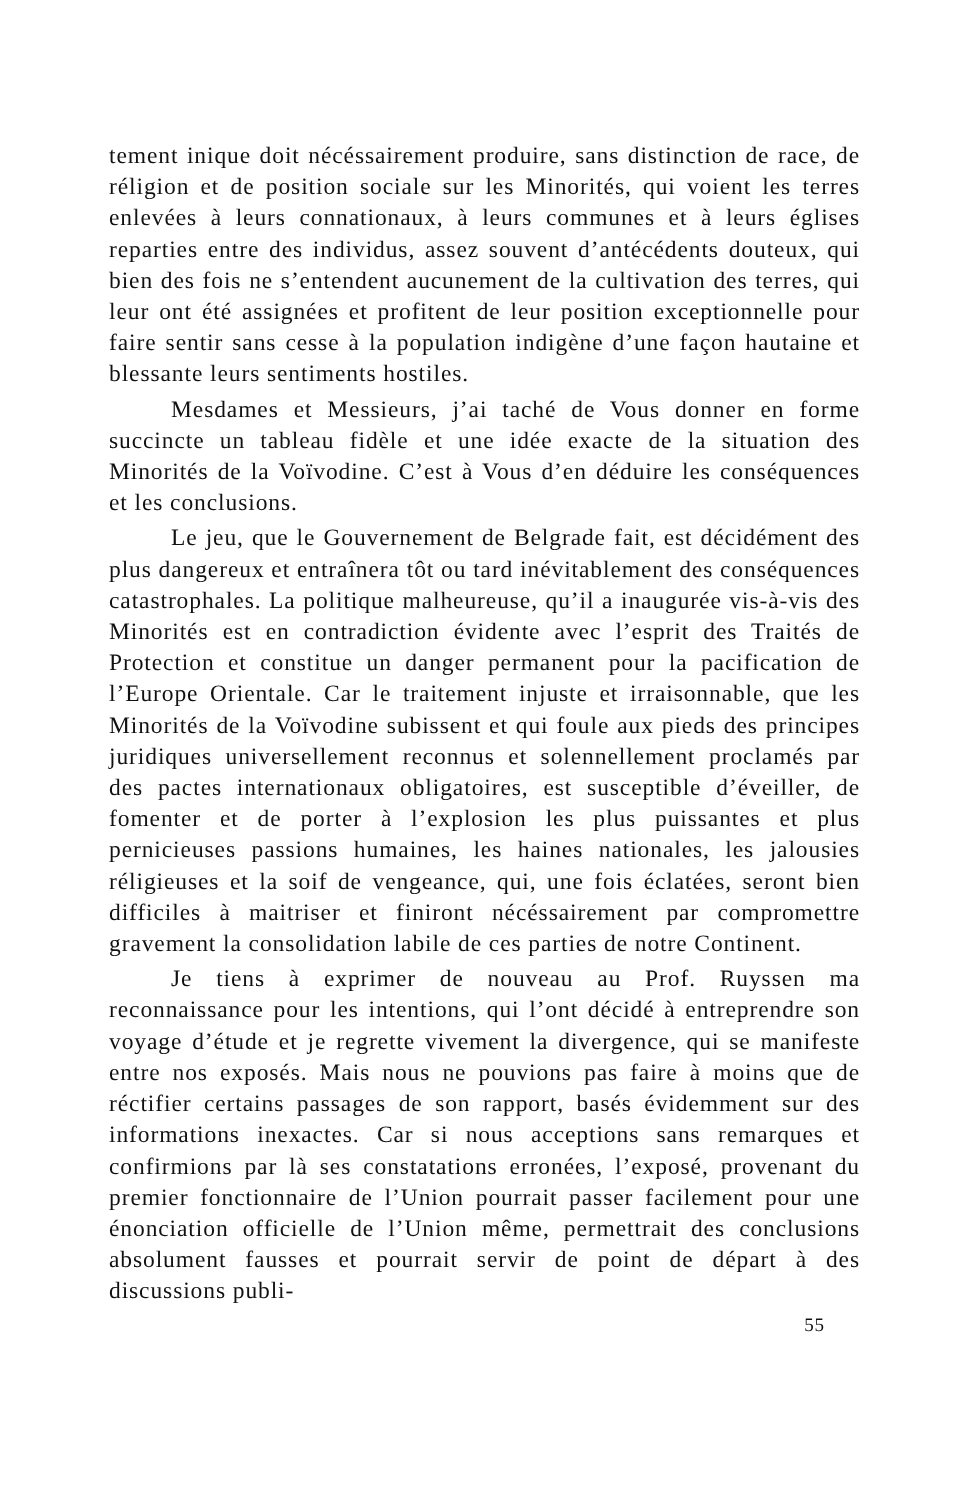tement inique doit nécéssairement produire, sans distinction de race, de réligion et de position sociale sur les Minorités, qui voient les terres enlevées à leurs connationaux, à leurs communes et à leurs églises reparties entre des individus, assez souvent d’antécédents douteux, qui bien des fois ne s’entendent aucunement de la cultivation des terres, qui leur ont été assignées et profitent de leur position exceptionnelle pour faire sentir sans cesse à la population indigène d’une façon hautaine et blessante leurs sentiments hostiles.
Mesdames et Messieurs, j’ai taché de Vous donner en forme succincte un tableau fidèle et une idée exacte de la situation des Minorités de la Voïvodine. C’est à Vous d’en déduire les conséquences et les conclusions.
Le jeu, que le Gouvernement de Belgrade fait, est décidément des plus dangereux et entraînera tôt ou tard inévitablement des conséquences catastrophales. La politique malheureuse, qu’il a inaugurée vis-à-vis des Minorités est en contradiction évidente avec l’esprit des Traités de Protection et constitue un danger permanent pour la pacification de l’Europe Orientale. Car le traitement injuste et irraisonnable, que les Minorités de la Voïvodine subissent et qui foule aux pieds des principes juridiques universellement reconnus et solennellement proclamés par des pactes internationaux obligatoires, est susceptible d’éveiller, de fomenter et de porter à l’explosion les plus puissantes et plus pernicieuses passions humaines, les haines nationales, les jalousies réligieuses et la soif de vengeance, qui, une fois éclatées, seront bien difficiles à maitriser et finiront nécéssairement par compromettre gravement la consolidation labile de ces parties de notre Continent.
Je tiens à exprimer de nouveau au Prof. Ruyssen ma reconnaissance pour les intentions, qui l’ont décidé à entreprendre son voyage d’étude et je regrette vivement la divergence, qui se manifeste entre nos exposés. Mais nous ne pouvions pas faire à moins que de réctifier certains passages de son rapport, basés évidemment sur des informations inexactes. Car si nous acceptions sans remarques et confirmions par là ses constatations erronées, l’exposé, provenant du premier fonctionnaire de l’Union pourrait passer facilement pour une énonciation officielle de l’Union même, permettrait des conclusions absolument fausses et pourrait servir de point de départ à des discussions publi-
55